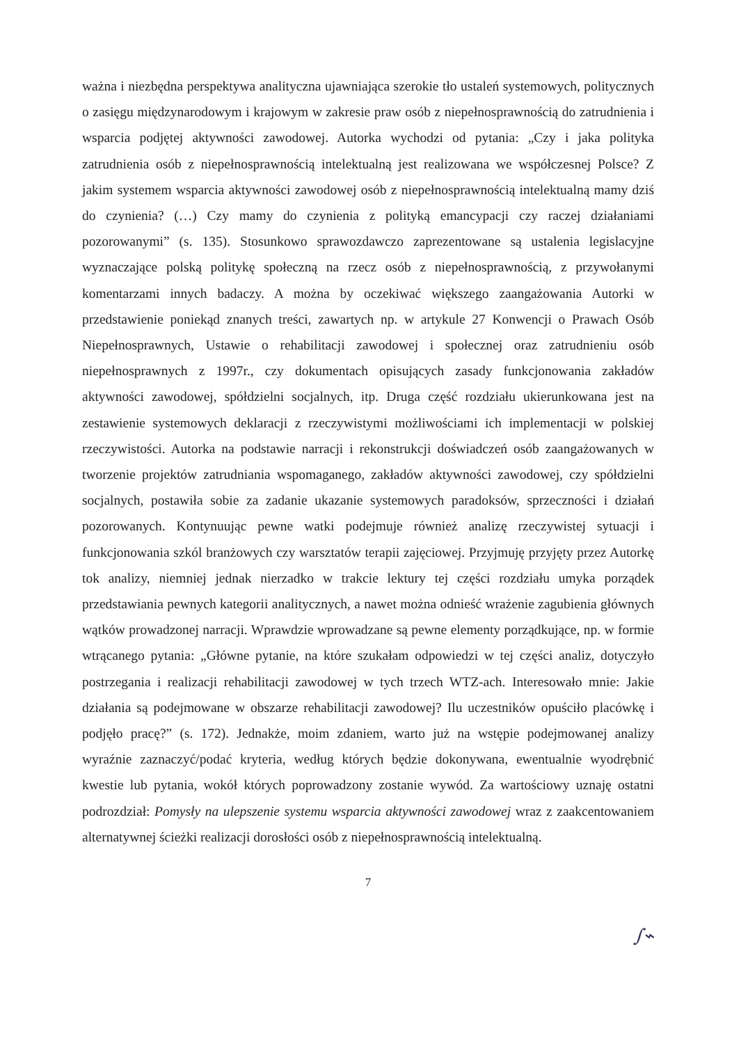ważna i niezbędna perspektywa analityczna ujawniająca szerokie tło ustaleń systemowych, politycznych o zasięgu międzynarodowym i krajowym w zakresie praw osób z niepełnosprawnością do zatrudnienia i wsparcia podjętej aktywności zawodowej. Autorka wychodzi od pytania: „Czy i jaka polityka zatrudnienia osób z niepełnosprawnością intelektualną jest realizowana we współczesnej Polsce? Z jakim systemem wsparcia aktywności zawodowej osób z niepełnosprawnością intelektualną mamy dziś do czynienia? (…) Czy mamy do czynienia z polityką emancypacji czy raczej działaniami pozorowanymi” (s. 135). Stosunkowo sprawozdawczo zaprezentowane są ustalenia legislacyjne wyznaczające polską politykę społeczną na rzecz osób z niepełnosprawnością, z przywołanymi komentarzami innych badaczy. A można by oczekiwać większego zaangażowania Autorki w przedstawienie poniekąd znanych treści, zawartych np. w artykule 27 Konwencji o Prawach Osób Niepełnosprawnych, Ustawie o rehabilitacji zawodowej i społecznej oraz zatrudnieniu osób niepełnosprawnych z 1997r., czy dokumentach opisujących zasady funkcjonowania zakładów aktywności zawodowej, spółdzielni socjalnych, itp. Druga część rozdziału ukierunkowana jest na zestawienie systemowych deklaracji z rzeczywistymi możliwościami ich implementacji w polskiej rzeczywistości. Autorka na podstawie narracji i rekonstrukcji doświadczeń osób zaangażowanych w tworzenie projektów zatrudniania wspomaganego, zakładów aktywności zawodowej, czy spółdzielni socjalnych, postawiła sobie za zadanie ukazanie systemowych paradoksów, sprzeczności i działań pozorowanych. Kontynuując pewne watki podejmuje również analizę rzeczywistej sytuacji i funkcjonowania szkól branżowych czy warsztatów terapii zajęciowej. Przyjmuję przyjęty przez Autorkę tok analizy, niemniej jednak nierzadko w trakcie lektury tej części rozdziału umyka porządek przedstawiania pewnych kategorii analitycznych, a nawet można odnieść wrażenie zagubienia głównych wątków prowadzonej narracji. Wprawdzie wprowadzane są pewne elementy porządkujące, np. w formie wtrącanego pytania: „Główne pytanie, na które szukałam odpowiedzi w tej części analiz, dotyczyło postrzegania i realizacji rehabilitacji zawodowej w tych trzech WTZ-ach. Interesowało mnie: Jakie działania są podejmowane w obszarze rehabilitacji zawodowej? Ilu uczestników opuściło placówkę i podjęło pracę?” (s. 172). Jednakże, moim zdaniem, warto już na wstępie podejmowanej analizy wyraźnie zaznaczyć/podać kryteria, według których będzie dokonywana, ewentualnie wyodrębnić kwestie lub pytania, wokół których poprowadzony zostanie wywód. Za wartościowy uznaję ostatni podrozdział: Pomysły na ulepszenie systemu wsparcia aktywności zawodowej wraz z zaakcentowaniem alternatywnej ścieżki realizacji dorosłości osób z niepełnosprawnością intelektualną.
7
∫⌁